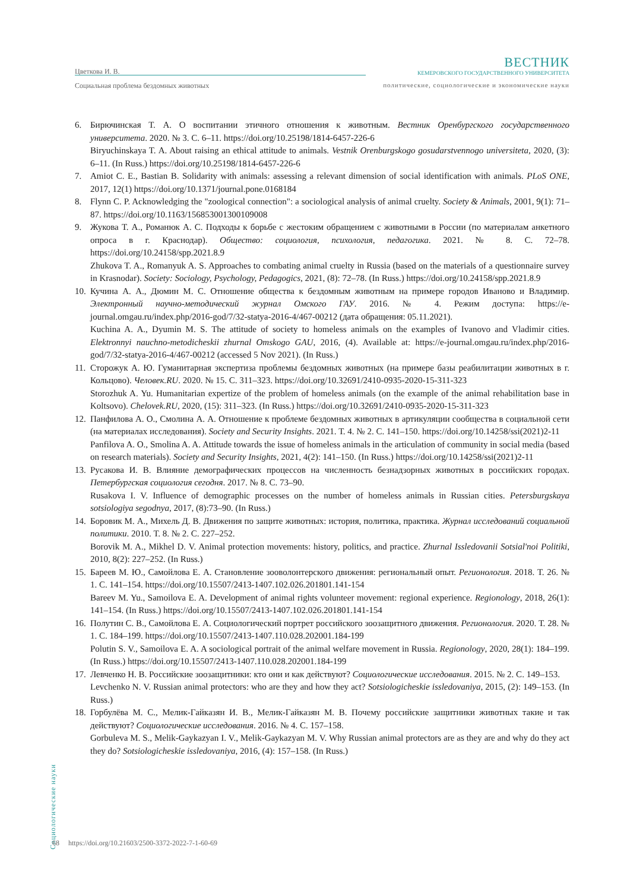Цветкова И. В.
ВЕСТНИК
КЕМЕРОВСКОГО ГОСУДАРСТВЕННОГО УНИВЕРСИТЕТА
Социальная проблема бездомных животных политические, социологические и экономические науки
6. Бирючинская Т. А. О воспитании этичного отношения к животным. Вестник Оренбургского государственного университета. 2020. № 3. С. 6–11. https://doi.org/10.25198/1814-6457-226-6
Biryuchinskaya T. A. About raising an ethical attitude to animals. Vestnik Orenburgskogo gosudarstvennogo universiteta, 2020, (3): 6–11. (In Russ.) https://doi.org/10.25198/1814-6457-226-6
7. Amiot C. E., Bastian B. Solidarity with animals: assessing a relevant dimension of social identification with animals. PLoS ONE, 2017, 12(1) https://doi.org/10.1371/journal.pone.0168184
8. Flynn C. P. Acknowledging the "zoological connection": a sociological analysis of animal cruelty. Society & Animals, 2001, 9(1): 71–87. https://doi.org/10.1163/156853001300109008
9. Жукова Т. А., Романюк А. С. Подходы к борьбе с жестоким обращением с животными в России (по материалам анкетного опроса в г. Краснодар). Общество: социология, психология, педагогика. 2021. № 8. С. 72–78. https://doi.org/10.24158/spp.2021.8.9
Zhukova T. A., Romanyuk A. S. Approaches to combating animal cruelty in Russia (based on the materials of a questionnaire survey in Krasnodar). Society: Sociology, Psychology, Pedagogics, 2021, (8): 72–78. (In Russ.) https://doi.org/10.24158/spp.2021.8.9
10.
Кучина А. А., Дюмин М. С. Отношение общества к бездомным животным на примере городов Иваново и Владимир. Электронный научно-методический журнал Омского ГАУ. 2016. № 4. Режим доступа: https://e-journal.omgau.ru/index.php/2016-god/7/32-statya-2016-4/467-00212 (дата обращения: 05.11.2021).
Kuchina A. A., Dyumin M. S. The attitude of society to homeless animals on the examples of Ivanovo and Vladimir cities. Elektronnyi nauchno-metodicheskii zhurnal Omskogo GAU, 2016, (4). Available at: https://e-journal.omgau.ru/index.php/2016-god/7/32-statya-2016-4/467-00212 (accessed 5 Nov 2021). (In Russ.)
11.
Сторожук А. Ю. Гуманитарная экспертиза проблемы бездомных животных (на примере базы реабилитации животных в г. Кольцово). Человек.RU. 2020. № 15. С. 311–323. https://doi.org/10.32691/2410-0935-2020-15-311-323
Storozhuk A. Yu. Humanitarian expertize of the problem of homeless animals (on the example of the animal rehabilitation base in Koltsovo). Chelovek.RU, 2020, (15): 311–323. (In Russ.) https://doi.org/10.32691/2410-0935-2020-15-311-323
12.
Панфилова А. О., Смолина А. А. Отношение к проблеме бездомных животных в артикуляции сообщества в социальной сети (на материалах исследования). Society and Security Insights. 2021. Т. 4. № 2. С. 141–150. https://doi.org/10.14258/ssi(2021)2-11
Panfilova A. O., Smolina A. A. Attitude towards the issue of homeless animals in the articulation of community in social media (based on research materials). Society and Security Insights, 2021, 4(2): 141–150. (In Russ.) https://doi.org/10.14258/ssi(2021)2-11
13.
Русакова И. В. Влияние демографических процессов на численность безнадзорных животных в российских городах. Петербургская социология сегодня. 2017. № 8. С. 73–90.
Rusakova I. V. Influence of demographic processes on the number of homeless animals in Russian cities. Petersburgskaya sotsiologiya segodnya, 2017, (8):73–90. (In Russ.)
14.
Боровик М. А., Михель Д. В. Движения по защите животных: история, политика, практика. Журнал исследований социальной политики. 2010. Т. 8. № 2. С. 227–252.
Borovik M. A., Mikhel D. V. Animal protection movements: history, politics, and practice. Zhurnal Issledovanii Sotsial'noi Politiki, 2010, 8(2): 227–252. (In Russ.)
15.
Бареев М. Ю., Самойлова Е. А. Становление зооволонтерского движения: региональный опыт. Регионология. 2018. Т. 26. № 1. С. 141–154. https://doi.org/10.15507/2413-1407.102.026.201801.141-154
Bareev M. Yu., Samoilova E. A. Development of animal rights volunteer movement: regional experience. Regionology, 2018, 26(1): 141–154. (In Russ.) https://doi.org/10.15507/2413-1407.102.026.201801.141-154
16.
Полутин С. В., Самойлова Е. А. Социологический портрет российского зоозащитного движения. Регионология. 2020. Т. 28. № 1. С. 184–199. https://doi.org/10.15507/2413-1407.110.028.202001.184-199
Polutin S. V., Samoilova E. A. A sociological portrait of the animal welfare movement in Russia. Regionology, 2020, 28(1): 184–199. (In Russ.) https://doi.org/10.15507/2413-1407.110.028.202001.184-199
17.
Левченко Н. В. Российские зоозащитники: кто они и как действуют? Социологические исследования. 2015. № 2. С. 149–153.
Levchenko N. V. Russian animal protectors: who are they and how they act? Sotsiologicheskie issledovaniya, 2015, (2): 149–153. (In Russ.)
18.
Горбулёва М. С., Мелик-Гайказян И. В., Мелик-Гайказян М. В. Почему российские защитники животных такие и так действуют? Социологические исследования. 2016. № 4. С. 157–158.
Gorbuleva M. S., Melik-Gaykazyan I. V., Melik-Gaykazyan M. V. Why Russian animal protectors are as they are and why do they act they do? Sotsiologicheskie issledovaniya, 2016, (4): 157–158. (In Russ.)
Социологические науки
68 https://doi.org/10.21603/2500-3372-2022-7-1-60-69